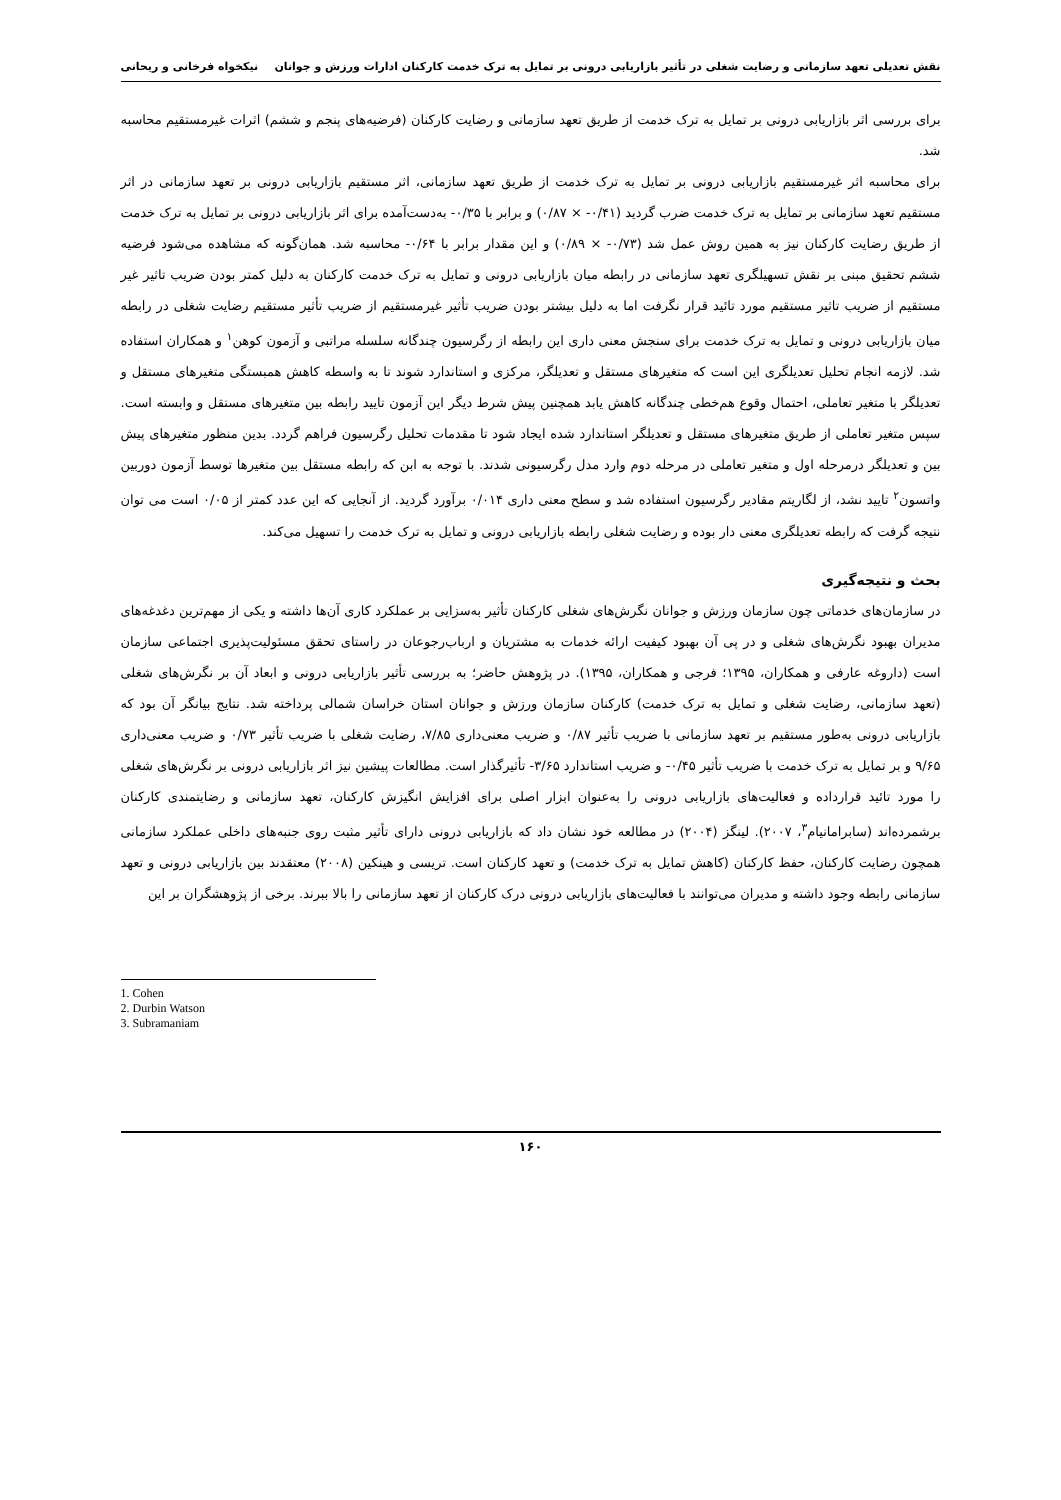نقش تعدیلی تعهد سازمانی و رضایت شغلی در تأثیر بازاریابی درونی بر تمایل به ترک خدمت کارکنان ادارات ورزش و جوانان نیکخواه فرخانی و ریحانی
برای بررسی اثر بازاریابی درونی بر تمایل به ترک خدمت از طریق تعهد سازمانی و رضایت کارکنان (فرضیه‌های پنجم و ششم) اثرات غیرمستقیم محاسبه شد.
برای محاسبه اثر غیرمستقیم بازاریابی درونی بر تمایل به ترک خدمت از طریق تعهد سازمانی، اثر مستقیم بازاریابی درونی بر تعهد سازمانی در اثر مستقیم تعهد سازمانی بر تمایل به ترک خدمت ضرب گردید (۰/۴۱- × ۰/۸۷) و برابر با ۰/۳۵- به‌دست‌آمده برای اثر بازاریابی درونی بر تمایل به ترک خدمت از طریق رضایت کارکنان نیز به همین روش عمل شد (۰/۷۳- × ۰/۸۹) و این مقدار برابر با ۰/۶۴- محاسبه شد. همان‌گونه که مشاهده می‌شود فرضیه ششم تحقیق مبنی بر نقش تسهیلگری تعهد سازمانی در رابطه میان بازاریابی درونی و تمایل به ترک خدمت کارکنان به دلیل کمتر بودن ضریب تاثیر غیر مستقیم از ضریب تاثیر مستقیم مورد تائید قرار نگرفت اما به دلیل بیشتر بودن ضریب تأثیر غیرمستقیم از ضریب تأثیر مستقیم رضایت شغلی در رابطه میان بازاریابی درونی و تمایل به ترک خدمت برای سنجش معنی داری این رابطه از رگرسیون چندگانه سلسله مراتبی و آزمون کوهن<sup>۱</sup> و همکاران استفاده شد. لازمه انجام تحلیل تعدیلگری این است که متغیرهای مستقل و تعدیلگر، مرکزی و استاندارد شوند تا به واسطه کاهش همبستگی متغیرهای مستقل و تعدیلگر با متغیر تعاملی، احتمال وقوع هم‌خطی چندگانه کاهش یابد همچنین پیش شرط دیگر این آزمون تایید رابطه بین متغیرهای مستقل و وابسته است. سپس متغیر تعاملی از طریق متغیرهای مستقل و تعدیلگر استاندارد شده ایجاد شود تا مقدمات تحلیل رگرسیون فراهم گردد. بدین منظور متغیرهای پیش بین و تعدیلگر درمرحله اول و متغیر تعاملی در مرحله دوم وارد مدل رگرسیونی شدند. با توجه به ابن که رابطه مستقل بین متغیرها توسط آزمون دوربین واتسون<sup>۲</sup> تایید نشد، از لگاریتم مقادیر رگرسیون استفاده شد و سطح معنی داری ۰/۰۱۴ برآورد گردید. از آنجایی که این عدد کمتر از ۰/۰۵ است می توان نتیجه گرفت که رابطه تعدیلگری معنی دار بوده و رضایت شغلی رابطه بازاریابی درونی و تمایل به ترک خدمت را تسهیل می‌کند.
بحث و نتیجه‌گیری
در سازمان‌های خدماتی چون سازمان ورزش و جوانان نگرش‌های شغلی کارکنان تأثیر به‌سزایی بر عملکرد کاری آن‌ها داشته و یکی از مهم‌ترین دغدغه‌های مدیران بهبود نگرش‌های شغلی و در پی آن بهبود کیفیت ارائه خدمات به مشتریان و ارباب‌رجوعان در راستای تحقق مسئولیت‌پذیری اجتماعی سازمان است (داروغه عارفی و همکاران، ۱۳۹۵؛ فرجی و همکاران، ۱۳۹۵). در پژوهش حاضر؛ به بررسی تأثیر بازاریابی درونی و ابعاد آن بر نگرش‌های شغلی (تعهد سازمانی، رضایت شغلی و تمایل به ترک خدمت) کارکنان سازمان ورزش و جوانان استان خراسان شمالی پرداخته شد. نتایج بیانگر آن بود که بازاریابی درونی به‌طور مستقیم بر تعهد سازمانی با ضریب تأثیر ۰/۸۷ و ضریب معنی‌داری ۷/۸۵، رضایت شغلی با ضریب تأثیر ۰/۷۳ و ضریب معنی‌داری ۹/۶۵ و بر تمایل به ترک خدمت با ضریب تأثیر ۰/۴۵- و ضریب استاندارد ۳/۶۵- تأثیرگذار است. مطالعات پیشین نیز اثر بازاریابی درونی بر نگرش‌های شغلی را مورد تائید قرارداده و فعالیت‌های بازاریابی درونی را به‌عنوان ابزار اصلی برای افزایش انگیزش کارکنان، تعهد سازمانی و رضایتمندی کارکنان برشمرده‌اند (سابرامانیام<sup>۳</sup>، ۲۰۰۷). لینگز (۲۰۰۴) در مطالعه خود نشان داد که بازاریابی درونی دارای تأثیر مثبت روی جنبه‌های داخلی عملکرد سازمانی همچون رضایت کارکنان، حفظ کارکنان (کاهش تمایل به ترک خدمت) و تعهد کارکنان است. تریسی و هینکین (۲۰۰۸) معتقدند بین بازاریابی درونی و تعهد سازمانی رابطه وجود داشته و مدیران می‌توانند با فعالیت‌های بازاریابی درونی درک کارکنان از تعهد سازمانی را بالا ببرند. برخی از پژوهشگران بر این
1. Cohen
2. Durbin Watson
3. Subramaniam
۱۶۰